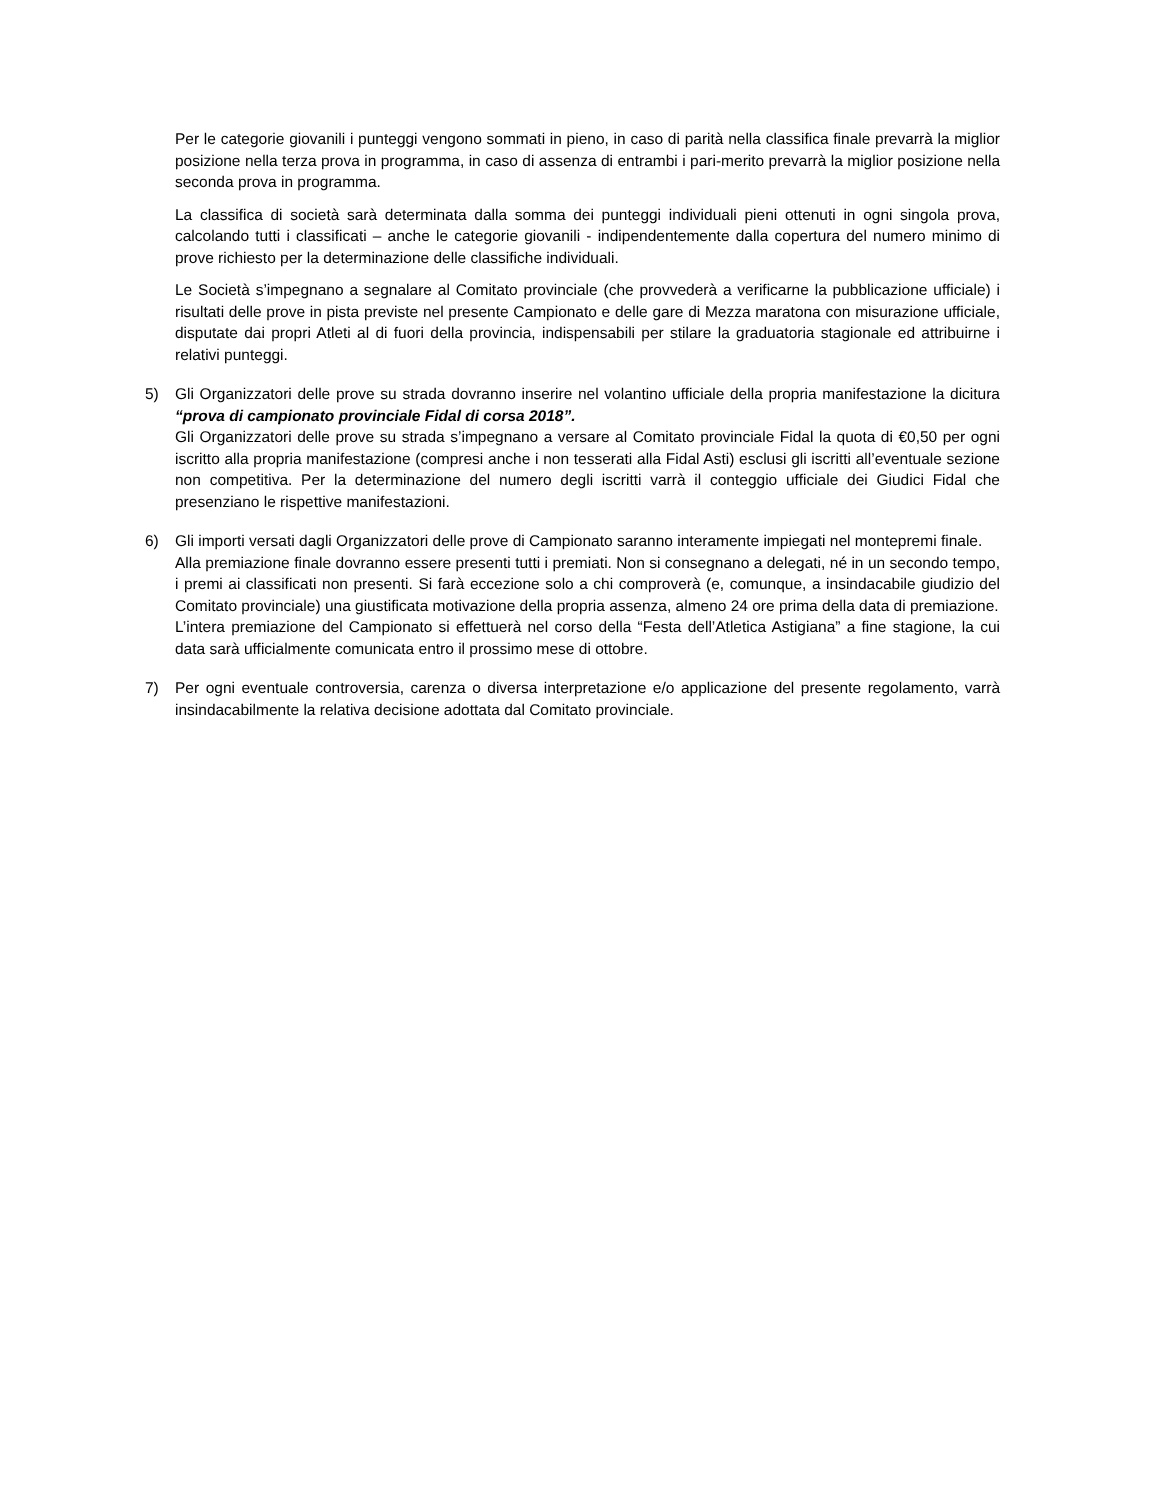Per le categorie giovanili i punteggi vengono sommati in pieno, in caso di parità nella classifica finale prevarrà la miglior posizione nella terza prova in programma, in caso di assenza di entrambi i pari-merito prevarrà la miglior posizione nella seconda prova in programma.
La classifica di società sarà determinata dalla somma dei punteggi individuali pieni ottenuti in ogni singola prova, calcolando tutti i classificati – anche le categorie giovanili - indipendentemente dalla copertura del numero minimo di prove richiesto per la determinazione delle classifiche individuali.
Le Società s’impegnano a segnalare al Comitato provinciale (che provvederà a verificarne la pubblicazione ufficiale) i risultati delle prove in pista previste nel presente Campionato e delle gare di Mezza maratona con misurazione ufficiale, disputate dai propri Atleti al di fuori della provincia, indispensabili per stilare la graduatoria stagionale ed attribuirne i relativi punteggi.
5) Gli Organizzatori delle prove su strada dovranno inserire nel volantino ufficiale della propria manifestazione la dicitura “prova di campionato provinciale Fidal di corsa 2018”.
Gli Organizzatori delle prove su strada s’impegnano a versare al Comitato provinciale Fidal la quota di €0,50 per ogni iscritto alla propria manifestazione (compresi anche i non tesserati alla Fidal Asti) esclusi gli iscritti all’eventuale sezione non competitiva. Per la determinazione del numero degli iscritti varrà il conteggio ufficiale dei Giudici Fidal che presenziano le rispettive manifestazioni.
6) Gli importi versati dagli Organizzatori delle prove di Campionato saranno interamente impiegati nel montepremi finale.
Alla premiazione finale dovranno essere presenti tutti i premiati. Non si consegnano a delegati, né in un secondo tempo, i premi ai classificati non presenti. Si farà eccezione solo a chi comproverà (e, comunque, a insindacabile giudizio del Comitato provinciale) una giustificata motivazione della propria assenza, almeno 24 ore prima della data di premiazione.
L’intera premiazione del Campionato si effettuerà nel corso della “Festa dell’Atletica Astigiana” a fine stagione, la cui data sarà ufficialmente comunicata entro il prossimo mese di ottobre.
7) Per ogni eventuale controversia, carenza o diversa interpretazione e/o applicazione del presente regolamento, varrà insindacabilmente la relativa decisione adottata dal Comitato provinciale.